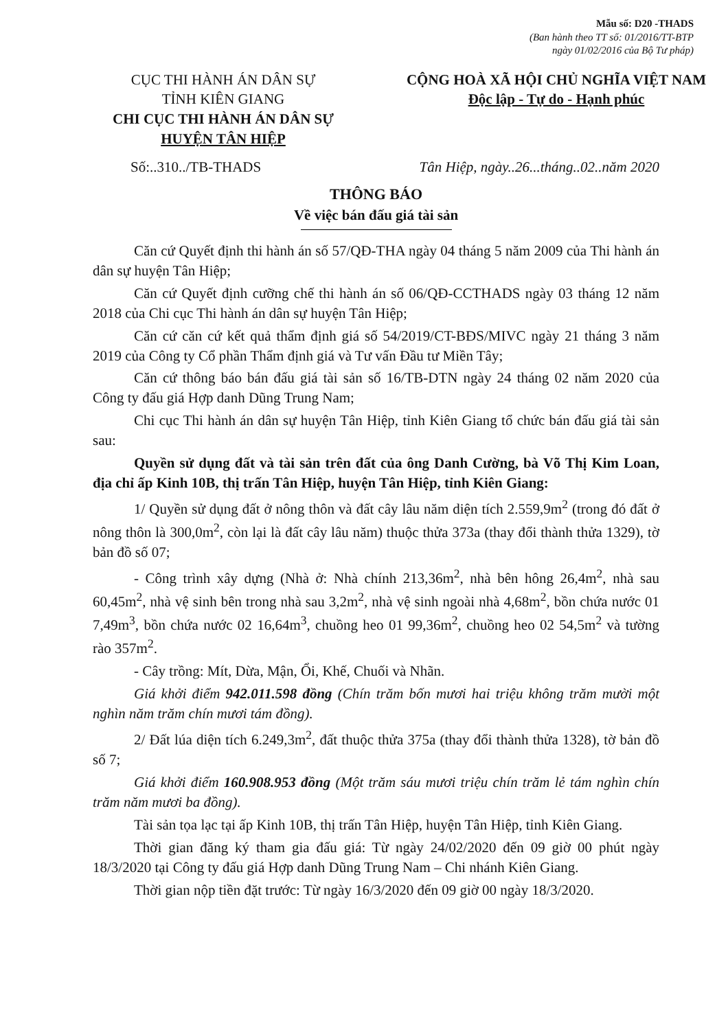Mẫu số: D20 -THADS
(Ban hành theo TT số: 01/2016/TT-BTP
ngày 01/02/2016 của Bộ Tư pháp)
CỤC THI HÀNH ÁN DÂN SỰ
TỈNH KIÊN GIANG
CHI CỤC THI HÀNH ÁN DÂN SỰ
HUYỆN TÂN HIỆP
CỘNG HOÀ XÃ HỘI CHỦ NGHĨA VIỆT NAM
Độc lập - Tự do - Hạnh phúc
Số:..310../TB-THADS Tân Hiệp, ngày..26...tháng..02..năm 2020
THÔNG BÁO
Về việc bán đấu giá tài sản
Căn cứ Quyết định thi hành án số 57/QĐ-THA ngày 04 tháng 5 năm 2009 của Thi hành án dân sự huyện Tân Hiệp;
Căn cứ Quyết định cưỡng chế thi hành án số 06/QĐ-CCTHADS ngày 03 tháng 12 năm 2018 của Chi cục Thi hành án dân sự huyện Tân Hiệp;
Căn cứ căn cứ kết quả thẩm định giá số 54/2019/CT-BĐS/MIVC ngày 21 tháng 3 năm 2019 của Công ty Cổ phần Thẩm định giá và Tư vấn Đầu tư Miền Tây;
Căn cứ thông báo bán đấu giá tài sản số 16/TB-DTN ngày 24 tháng 02 năm 2020 của Công ty đấu giá Hợp danh Dũng Trung Nam;
Chi cục Thi hành án dân sự huyện Tân Hiệp, tỉnh Kiên Giang tổ chức bán đấu giá tài sản sau:
Quyền sử dụng đất và tài sản trên đất của ông Danh Cường, bà Võ Thị Kim Loan, địa chỉ ấp Kinh 10B, thị trấn Tân Hiệp, huyện Tân Hiệp, tỉnh Kiên Giang:
1/ Quyền sử dụng đất ở nông thôn và đất cây lâu năm diện tích 2.559,9m<sup>2</sup> (trong đó đất ở nông thôn là 300,0m<sup>2</sup>, còn lại là đất cây lâu năm) thuộc thửa 373a (thay đổi thành thửa 1329), tờ bản đồ số 07;
- Công trình xây dựng (Nhà ở: Nhà chính 213,36m<sup>2</sup>, nhà bên hông 26,4m<sup>2</sup>, nhà sau 60,45m<sup>2</sup>, nhà vệ sinh bên trong nhà sau 3,2m<sup>2</sup>, nhà vệ sinh ngoài nhà 4,68m<sup>2</sup>, bồn chứa nước 01 7,49m<sup>3</sup>, bồn chứa nước 02 16,64m<sup>3</sup>, chuồng heo 01 99,36m<sup>2</sup>, chuồng heo 02 54,5m<sup>2</sup> và tường rào 357m<sup>2</sup>.
- Cây trồng: Mít, Dừa, Mận, Ổi, Khế, Chuối và Nhãn.
Giá khởi điểm 942.011.598 đồng (Chín trăm bốn mươi hai triệu không trăm mười một nghìn năm trăm chín mươi tám đồng).
2/ Đất lúa diện tích 6.249,3m<sup>2</sup>, đất thuộc thửa 375a (thay đổi thành thửa 1328), tờ bản đồ số 7;
Giá khởi điểm 160.908.953 đồng (Một trăm sáu mươi triệu chín trăm lẻ tám nghìn chín trăm năm mươi ba đồng).
Tài sản tọa lạc tại ấp Kinh 10B, thị trấn Tân Hiệp, huyện Tân Hiệp, tỉnh Kiên Giang.
Thời gian đăng ký tham gia đấu giá: Từ ngày 24/02/2020 đến 09 giờ 00 phút ngày 18/3/2020 tại Công ty đấu giá Hợp danh Dũng Trung Nam – Chi nhánh Kiên Giang.
Thời gian nộp tiền đặt trước: Từ ngày 16/3/2020 đến 09 giờ 00 ngày 18/3/2020.